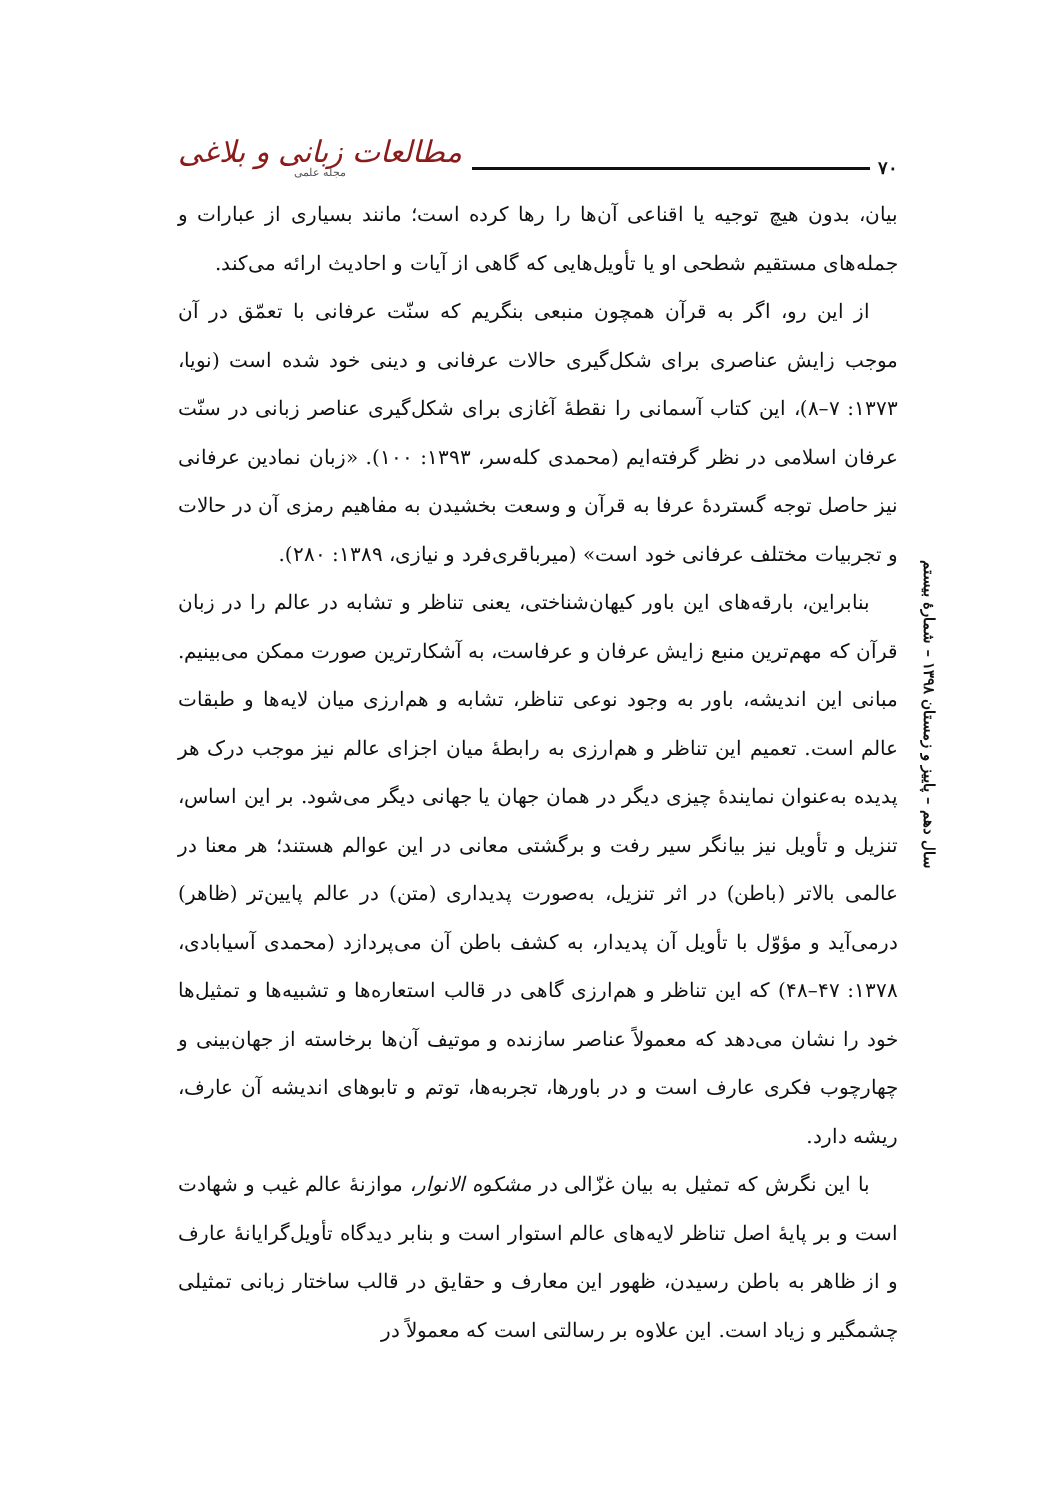مطالعات زبانی و بلاغی
مجله علمی
۷۰
بیان، بدون هیچ توجیه یا اقناعی آن‌ها را رها کرده است؛ مانند بسیاری از عبارات و جمله‌های مستقیم شطحی او یا تأویل‌هایی که گاهی از آیات و احادیث ارائه می‌کند.
از این رو، اگر به قرآن همچون منبعی بنگریم که سنّت عرفانی با تعمّق در آن موجب زایش عناصری برای شکل‌گیری حالات عرفانی و دینی خود شده است (نویا، ۱۳۷۳: ۷–۸)، این کتاب آسمانی را نقطهٔ آغازی برای شکل‌گیری عناصر زبانی در سنّت عرفان اسلامی در نظر گرفته‌ایم (محمدی کله‌سر، ۱۳۹۳: ۱۰۰). «زبان نمادین عرفانی نیز حاصل توجه گستردهٔ عرفا به قرآن و وسعت بخشیدن به مفاهیم رمزی آن در حالات و تجربیات مختلف عرفانی خود است» (میرباقری‌فرد و نیازی، ۱۳۸۹: ۲۸۰).
بنابراین، بارقه‌های این باور کیهان‌شناختی، یعنی تناظر و تشابه در عالم را در زبان قرآن که مهم‌ترین منبع زایش عرفان و عرفاست، به آشکارترین صورت ممکن می‌بینیم. مبانی این اندیشه، باور به وجود نوعی تناظر، تشابه و هم‌ارزی میان لایه‌ها و طبقات عالم است. تعمیم این تناظر و هم‌ارزی به رابطهٔ میان اجزای عالم نیز موجب درک هر پدیده به‌عنوان نمایندهٔ چیزی دیگر در همان جهان یا جهانی دیگر می‌شود. بر این اساس، تنزیل و تأویل نیز بیانگر سیر رفت و برگشتی معانی در این عوالم هستند؛ هر معنا در عالمی بالاتر (باطن) در اثر تنزیل، به‌صورت پدیداری (متن) در عالم پایین‌تر (ظاهر) درمی‌آید و مؤوّل با تأویل آن پدیدار، به کشف باطن آن می‌پردازد (محمدی آسیابادی، ۱۳۷۸: ۴۷–۴۸) که این تناظر و هم‌ارزی گاهی در قالب استعاره‌ها و تشبیه‌ها و تمثیل‌ها خود را نشان می‌دهد که معمولاً عناصر سازنده و موتیف آن‌ها برخاسته از جهان‌بینی و چهارچوب فکری عارف است و در باورها، تجربه‌ها، توتم و تابوهای اندیشه آن عارف، ریشه دارد.
با این نگرش که تمثیل به بیان غزّالی در مشکوه الانوار، موازنهٔ عالم غیب و شهادت است و بر پایهٔ اصل تناظر لایه‌های عالم استوار است و بنابر دیدگاه تأویل‌گرایانهٔ عارف و از ظاهر به باطن رسیدن، ظهور این معارف و حقایق در قالب ساختار زبانی تمثیلی چشمگیر و زیاد است. این علاوه بر رسالتی است که معمولاً در
سال دهم – پاییز و زمستان ۱۳۹۸ – شمارهٔ بیستم